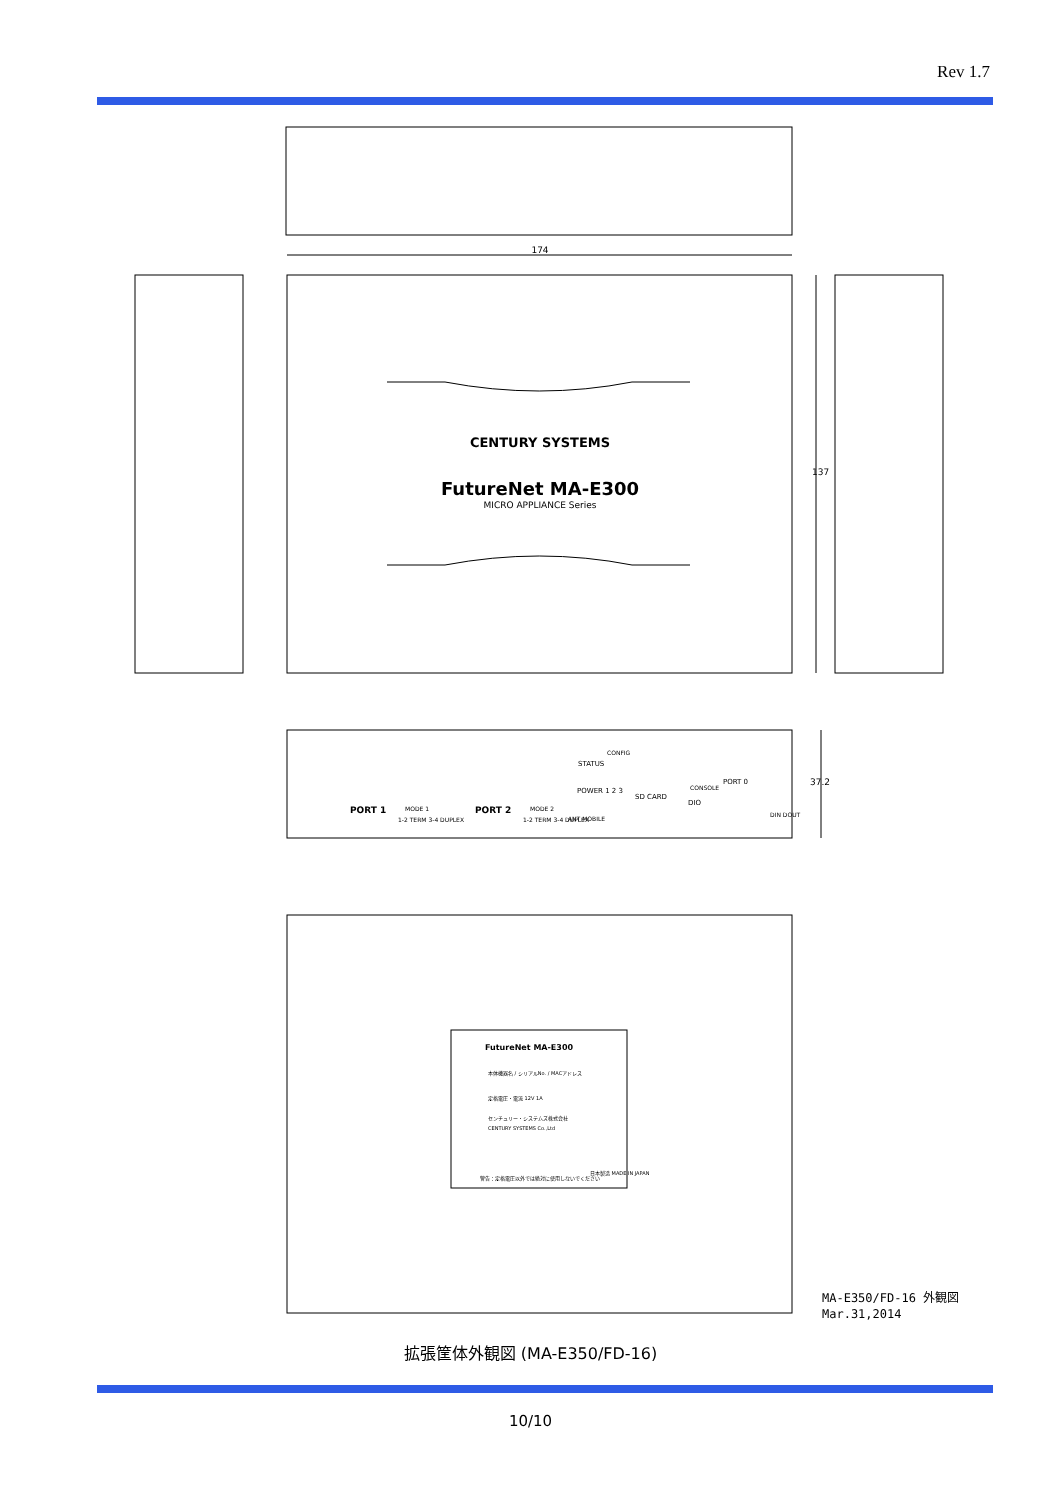Rev 1.7
174
137
37.2
CENTURY SYSTEMS
FutureNet MA-E300
MICRO APPLIANCE Series
PORT 1
PORT 2
MODE 1
MODE 2
1-2 TERM 3-4 DUPLEX
1-2 TERM 3-4 DUPLEX
POWER 1 2 3
STATUS
CONFIG
SD CARD
PORT 0
CONSOLE
DIO
ANT MOBILE
DIN DOUT
FutureNet MA-E300
本体機器名 / シリアルNo. / MACアドレス
定格電圧・電流 12V 1A
センチュリー・システムズ株式会社
CENTURY SYSTEMS Co.,Ltd
警告：定格電圧以外では絶対に使用しないでください
日本製造 MADE IN JAPAN
MA-E350/FD-16 外観図
Mar.31,2014
拡張筐体外観図 (MA-E350/FD-16)
10/10